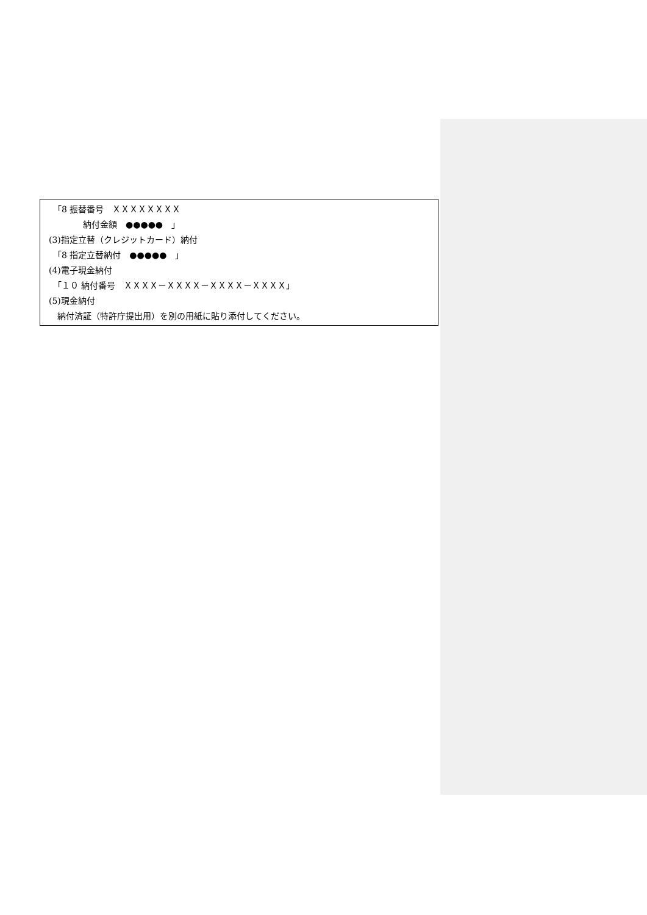「8 振替番号　ＸＸＸＸＸＸＸＸ
　　　　　納付金額　●●●●●　」
　(3)指定立替（クレジットカード）納付
　　「8 指定立替納付　●●●●●　」
　(4)電子現金納付
　　「１０ 納付番号　ＸＸＸＸ－ＸＸＸＸ－ＸＸＸＸ－ＸＸＸＸ」
　(5)現金納付
　　納付済証（特許庁提出用）を別の用紙に貼り添付してください。